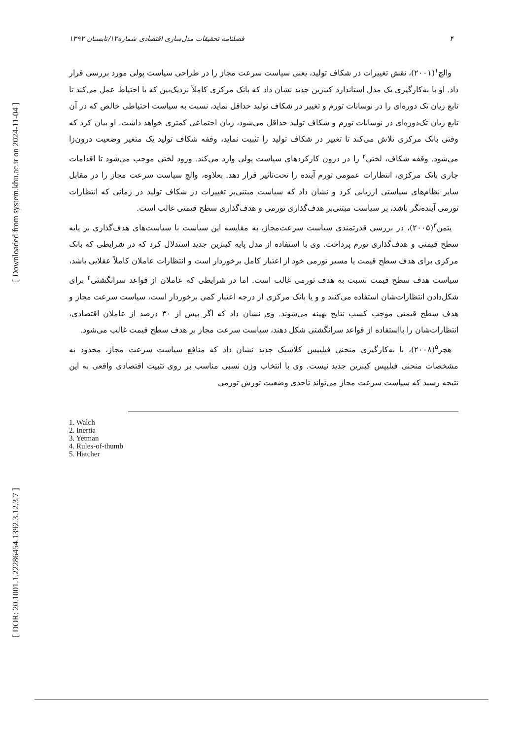[ Downloaded from system.khu.ac.ir on 2024-11-04 ]
[ DOR: 20.1001.1.22286454.1392.3.12.3.7 ]
۴ فصلنامه تحقیقات مدل‌سازی اقتصادی شماره۱۲/تابستان ۱۳۹۲
والچ<sup>۱</sup>(۲۰۰۱)، نقش تغییرات در شکاف تولید، یعنی سیاست سرعت مجاز را در طراحی سیاست پولی مورد بررسی قرار داد. او با به‌کارگیری یک مدل استاندارد کینزین جدید نشان داد که بانک مرکزی کاملاً نزدیک‌بین که با احتیاط عمل می‌کند تا تابع زیان تک دوره‌ای را در نوسانات تورم و تغییر در شکاف تولید حداقل نماید، نسبت به سیاست احتیاطی خالص که در آن تابع زیان تک‌دوره‌ای در نوسانات تورم و شکاف تولید حداقل می‌شود، زیان اجتماعی کمتری خواهد داشت. او بیان کرد که وقتی بانک مرکزی تلاش می‌کند تا تغییر در شکاف تولید را تثبیت نماید، وقفه شکاف تولید یک متغیر وضعیت درون‌زا می‌شود. وقفه شکاف، لختی<sup>۲</sup> را در درون کارکردهای سیاست پولی وارد می‌کند. ورود لختی موجب می‌شود تا اقدامات جاری بانک مرکزی، انتظارات عمومی تورم آینده را تحت‌تاثیر قرار دهد. بعلاوه، والچ سیاست سرعت مجاز را در مقابل سایر نظام‌های سیاستی ارزیابی کرد و نشان داد که سیاست مبتنی‌بر تغییرات در شکاف تولید در زمانی که انتظارات تورمی آینده‌نگر باشد، بر سیاست مبتنی‌بر هدف‌گذاری تورمی و هدف‌گذاری سطح قیمتی غالب است.
یتمن<sup>۳</sup>(۲۰۰۵)، در بررسی قدرتمندی سیاست سرعت‌مجاز، به مقایسه این سیاست با سیاست‌های هدف‌گذاری بر پایه سطح قیمتی و هدف‌گذاری تورم پرداخت. وی با استفاده از مدل پایه کینزین جدید استدلال کرد که در شرایطی که بانک مرکزی برای هدف سطح قیمت یا مسیر تورمی خود از اعتبار کامل برخوردار است و انتظارات عاملان کاملاً عقلایی باشد، سیاست هدف سطح قیمت نسبت به هدف تورمی غالب است. اما در شرایطی که عاملان از قواعد سرانگشتی<sup>۴</sup> برای شکل‌دادن انتظارات‌شان استفاده می‌کنند و و یا بانک مرکزی از درجه اعتبار کمی برخوردار است، سیاست سرعت مجاز و هدف سطح قیمتی موجب کسب نتایج بهینه می‌شوند. وی نشان داد که اگر بیش از ۳۰ درصد از عاملان اقتصادی، انتظارات‌شان را بااستفاده از قواعد سرانگشتی شکل دهند، سیاست سرعت مجاز بر هدف سطح قیمت غالب می‌شود.
هچر<sup>۵</sup>(۲۰۰۸)، با به‌کارگیری منحنی فیلیپس کلاسیک جدید نشان داد که منافع سیاست سرعت مجاز، محدود به مشخصات منحنی فیلیپس کینزین جدید نیست. وی با انتخاب وزن نسبی مناسب بر روی تثبیت اقتصادی واقعی به این نتیجه رسید که سیاست سرعت مجاز می‌تواند تاحدی وضعیت تورش تورمی
1. Walch
2. Inertia
3. Yetman
4. Rules-of-thumb
5. Hatcher